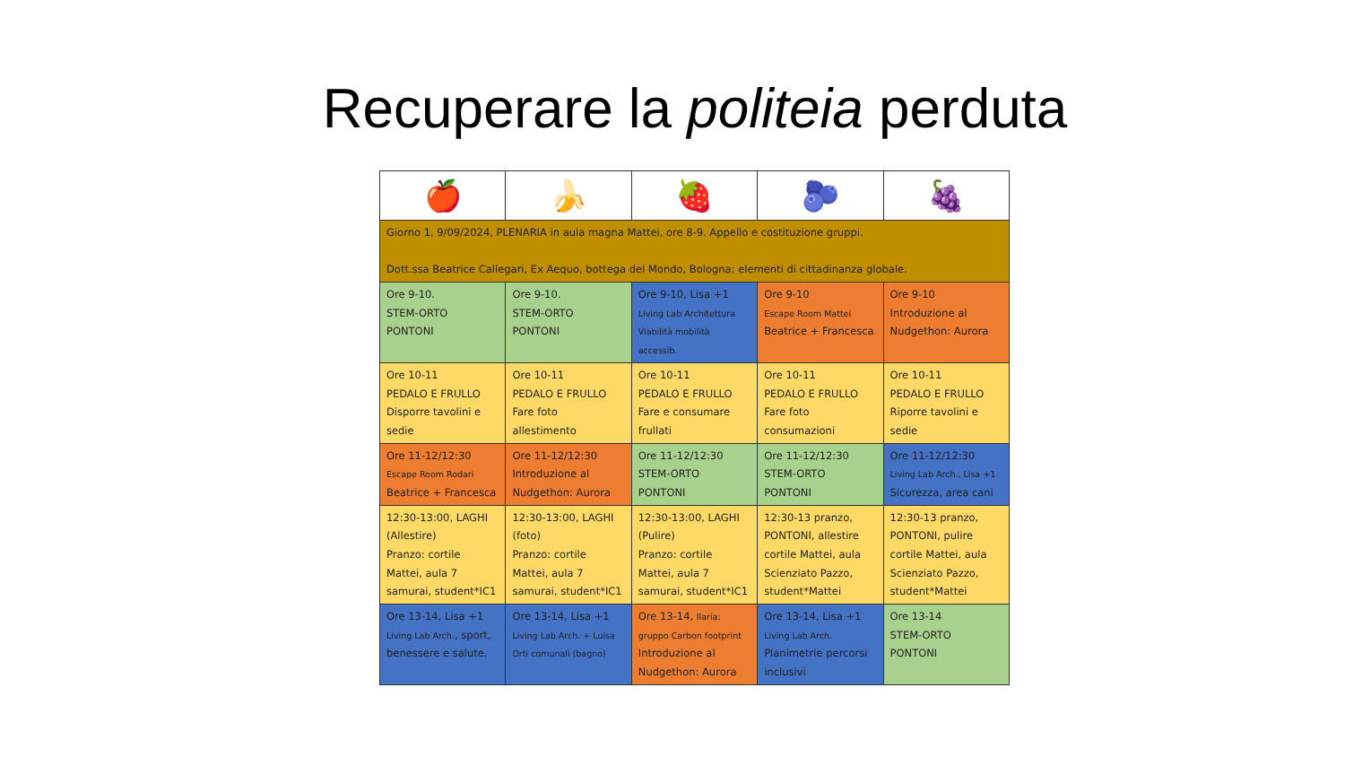Recuperare la politeia perduta
| 🍎 | 🍌 | 🍓 | 🫐 | 🍇 |
| Giorno 1, 9/09/2024, PLENARIA in aula magna Mattei, ore 8-9. Appello e costituzione gruppi. Dott.ssa Beatrice Callegari, Ex Aequo, bottega del Mondo, Bologna: elementi di cittadinanza globale. | | | | |
| Ore 9-10. STEM-ORTO PONTONI | Ore 9-10. STEM-ORTO PONTONI | Ore 9-10, Lisa +1 Living Lab Architettura Viabilità mobilità accessib. | Ore 9-10 Escape Room Mattei Beatrice + Francesca | Ore 9-10 Introduzione al Nudgethon: Aurora |
| Ore 10-11 PEDALO E FRULLO Disporre tavolini e sedie | Ore 10-11 PEDALO E FRULLO Fare foto allestimento | Ore 10-11 PEDALO E FRULLO Fare e consumare frullati | Ore 10-11 PEDALO E FRULLO Fare foto consumazioni | Ore 10-11 PEDALO E FRULLO Riporre tavolini e sedie |
| Ore 11-12/12:30 Escape Room Rodari Beatrice + Francesca | Ore 11-12/12:30 Introduzione al Nudgethon: Aurora | Ore 11-12/12:30 STEM-ORTO PONTONI | Ore 11-12/12:30 STEM-ORTO PONTONI | Ore 11-12/12:30 Living Lab Arch., Lisa +1 Sicurezza, area cani |
| 12:30-13:00, LAGHI (Allestire) Pranzo: cortile Mattei, aula 7 samurai, student*IC1 | 12:30-13:00, LAGHI (foto) Pranzo: cortile Mattei, aula 7 samurai, student*IC1 | 12:30-13:00, LAGHI (Pulire) Pranzo: cortile Mattei, aula 7 samurai, student*IC1 | 12:30-13 pranzo, PONTONI, allestire cortile Mattei, aula Scienziato Pazzo, student*Mattei | 12:30-13 pranzo, PONTONI, pulire cortile Mattei, aula Scienziato Pazzo, student*Mattei |
| Ore 13-14, Lisa +1 Living Lab Arch. , sport, benessere e salute. | Ore 13-14, Lisa +1 Living Lab Arch. + Luisa Orti comunali (bagno) | Ore 13-14, Ilaria: gruppo Carbon footprint Introduzione al Nudgethon: Aurora | Ore 13-14, Lisa +1 Living Lab Arch. Planimetrie percorsi inclusivi | Ore 13-14 STEM-ORTO PONTONI |